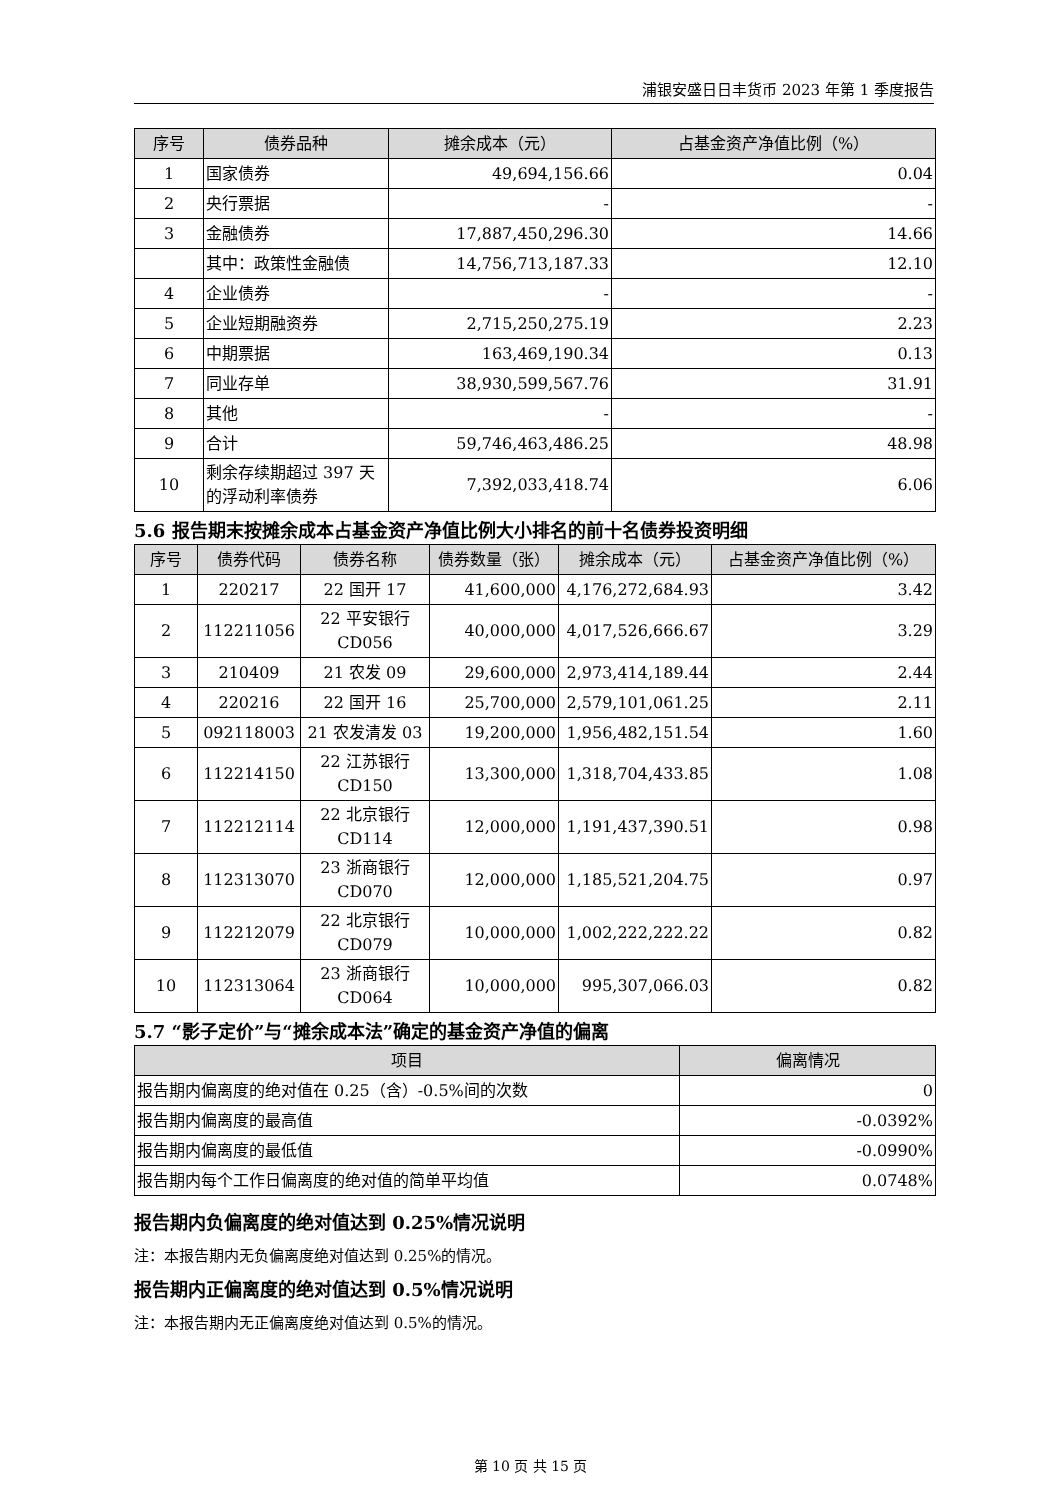浦银安盛日日丰货币 2023 年第 1 季度报告
| 序号 | 债券品种 | 摊余成本（元） | 占基金资产净值比例（%） |
| --- | --- | --- | --- |
| 1 | 国家债券 | 49,694,156.66 | 0.04 |
| 2 | 央行票据 | - | - |
| 3 | 金融债券 | 17,887,450,296.30 | 14.66 |
| | 其中：政策性金融债 | 14,756,713,187.33 | 12.10 |
| 4 | 企业债券 | - | - |
| 5 | 企业短期融资券 | 2,715,250,275.19 | 2.23 |
| 6 | 中期票据 | 163,469,190.34 | 0.13 |
| 7 | 同业存单 | 38,930,599,567.76 | 31.91 |
| 8 | 其他 | - | - |
| 9 | 合计 | 59,746,463,486.25 | 48.98 |
| 10 | 剩余存续期超过 397 天的浮动利率债券 | 7,392,033,418.74 | 6.06 |
5.6 报告期末按摊余成本占基金资产净值比例大小排名的前十名债券投资明细
| 序号 | 债券代码 | 债券名称 | 债券数量（张） | 摊余成本（元） | 占基金资产净值比例（%） |
| --- | --- | --- | --- | --- | --- |
| 1 | 220217 | 22 国开 17 | 41,600,000 | 4,176,272,684.93 | 3.42 |
| 2 | 112211056 | 22 平安银行 CD056 | 40,000,000 | 4,017,526,666.67 | 3.29 |
| 3 | 210409 | 21 农发 09 | 29,600,000 | 2,973,414,189.44 | 2.44 |
| 4 | 220216 | 22 国开 16 | 25,700,000 | 2,579,101,061.25 | 2.11 |
| 5 | 092118003 | 21 农发清发 03 | 19,200,000 | 1,956,482,151.54 | 1.60 |
| 6 | 112214150 | 22 江苏银行 CD150 | 13,300,000 | 1,318,704,433.85 | 1.08 |
| 7 | 112212114 | 22 北京银行 CD114 | 12,000,000 | 1,191,437,390.51 | 0.98 |
| 8 | 112313070 | 23 浙商银行 CD070 | 12,000,000 | 1,185,521,204.75 | 0.97 |
| 9 | 112212079 | 22 北京银行 CD079 | 10,000,000 | 1,002,222,222.22 | 0.82 |
| 10 | 112313064 | 23 浙商银行 CD064 | 10,000,000 | 995,307,066.03 | 0.82 |
5.7 “影子定价”与“摊余成本法”确定的基金资产净值的偏离
| 项目 | 偏离情况 |
| --- | --- |
| 报告期内偏离度的绝对值在 0.25（含）-0.5%间的次数 | 0 |
| 报告期内偏离度的最高值 | -0.0392% |
| 报告期内偏离度的最低值 | -0.0990% |
| 报告期内每个工作日偏离度的绝对值的简单平均值 | 0.0748% |
报告期内负偏离度的绝对值达到 0.25%情况说明
注：本报告期内无负偏离度绝对值达到 0.25%的情况。
报告期内正偏离度的绝对值达到 0.5%情况说明
注：本报告期内无正偏离度绝对值达到 0.5%的情况。
第 10 页 共 15 页